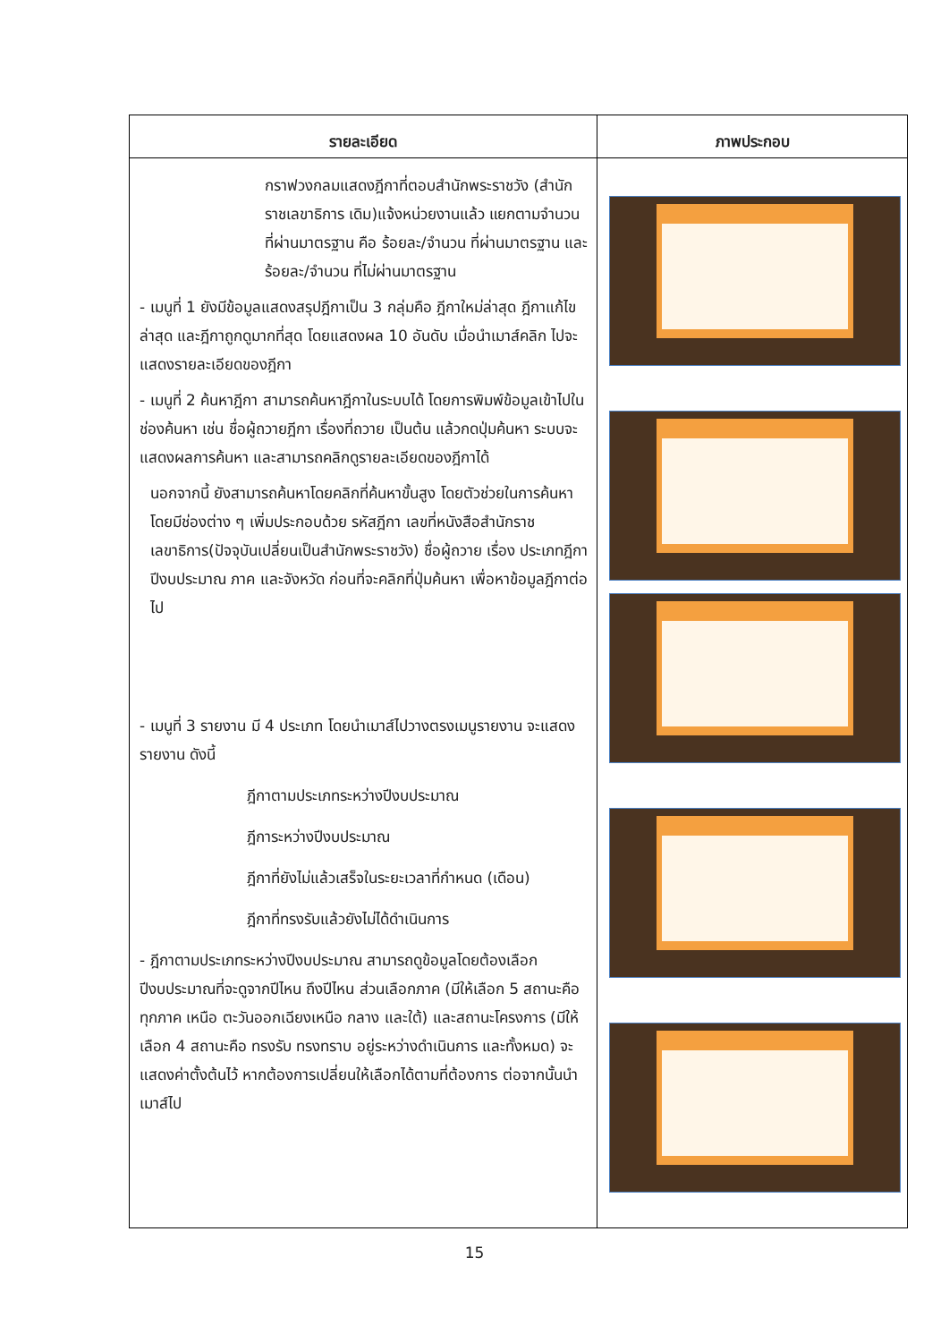| รายละเอียด | ภาพประกอบ |
| --- | --- |
| กราฟวงกลมแสดงฎีกาที่ตอบสำนักพระราชวัง (สำนักราชเลขาธิการ เดิม)แจ้งหน่วยงานแล้ว แยกตามจำนวนที่ผ่านมาตรฐาน คือ ร้อยละ/จำนวน ที่ผ่านมาตรฐาน และ ร้อยละ/จำนวน ที่ไม่ผ่านมาตรฐาน - เมนูที่ 1 ยังมีข้อมูลแสดงสรุปฎีกาเป็น 3 กลุ่มคือ ฎีกาใหม่ล่าสุด ฎีกาแก้ไขล่าสุด และฎีกาถูกดูมากที่สุด โดยแสดงผล 10 อันดับ เมื่อนำเมาส์คลิก ไปจะแสดงรายละเอียดของฎีกา - เมนูที่ 2 ค้นหาฎีกา สามารถค้นหาฎีกาในระบบได้ โดยการพิมพ์ข้อมูลเข้าไปในช่องค้นหา เช่น ชื่อผู้ถวายฎีกา เรื่องที่ถวาย เป็นต้น แล้วกดปุ่มค้นหา ระบบจะแสดงผลการค้นหา และสามารถคลิกดูรายละเอียดของฎีกาได้ นอกจากนี้ ยังสามารถค้นหาโดยคลิกที่ค้นหาขั้นสูง โดยตัวช่วยในการค้นหาโดยมีช่องต่าง ๆ เพิ่มประกอบด้วย รหัสฎีกา เลขที่หนังสือสำนักราชเลขาธิการ(ปัจจุบันเปลี่ยนเป็นสำนักพระราชวัง) ชื่อผู้ถวาย เรื่อง ประเภทฎีกา ปีงบประมาณ ภาค และจังหวัด ก่อนที่จะคลิกที่ปุ่มค้นหา เพื่อหาข้อมูลฎีกาต่อไป - เมนูที่ 3 รายงาน มี 4 ประเภท โดยนำเมาส์ไปวางตรงเมนูรายงาน จะแสดงรายงาน ดังนี้ ฎีกาตามประเภทระหว่างปีงบประมาณ ฎีการะหว่างปีงบประมาณ ฎีกาที่ยังไม่แล้วเสร็จในระยะเวลาที่กำหนด (เดือน) ฎีกาที่ทรงรับแล้วยังไม่ได้ดำเนินการ - ฎีกาตามประเภทระหว่างปีงบประมาณ สามารถดูข้อมูลโดยต้องเลือกปีงบประมาณที่จะดูจากปีไหน ถึงปีไหน ส่วนเลือกภาค (มีให้เลือก 5 สถานะคือ ทุกภาค เหนือ ตะวันออกเฉียงเหนือ กลาง และใต้) และสถานะโครงการ (มีให้เลือก 4 สถานะคือ ทรงรับ ทรงทราบ อยู่ระหว่างดำเนินการ และทั้งหมด) จะแสดงค่าตั้งต้นไว้ หากต้องการเปลี่ยนให้เลือกได้ตามที่ต้องการ ต่อจากนั้นนำเมาส์ไป | |
15